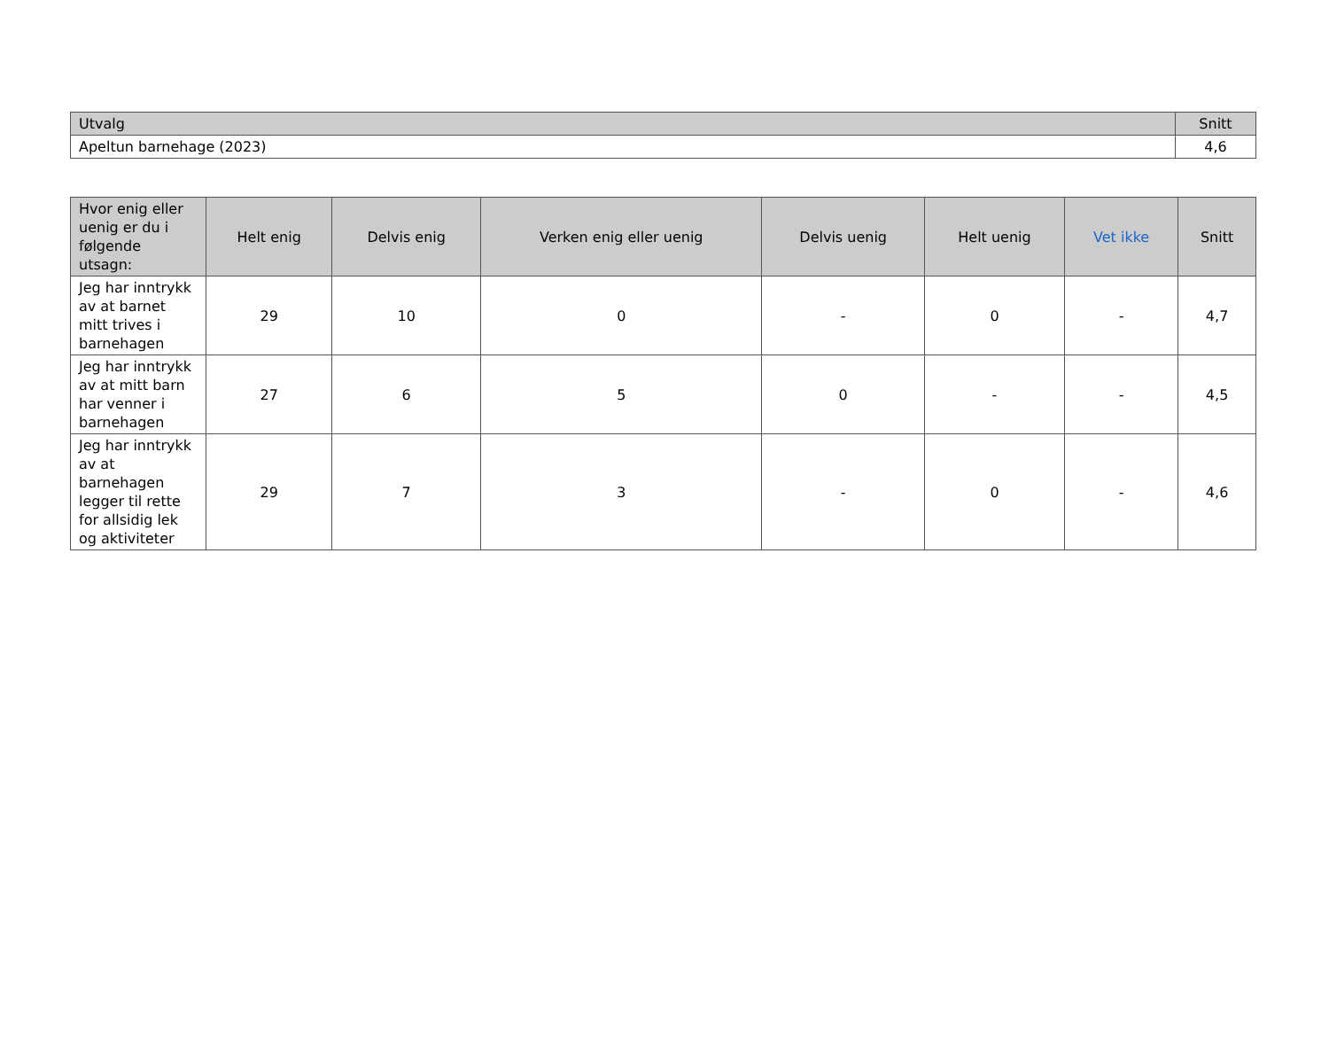| Utvalg | Snitt |
| --- | --- |
| Apeltun barnehage (2023) | 4,6 |
| Hvor enig eller uenig er du i følgende utsagn: | Helt enig | Delvis enig | Verken enig eller uenig | Delvis uenig | Helt uenig | Vet ikke | Snitt |
| --- | --- | --- | --- | --- | --- | --- | --- |
| Jeg har inntrykk av at barnet mitt trives i barnehagen | 29 | 10 | 0 | - | 0 | - | 4,7 |
| Jeg har inntrykk av at mitt barn har venner i barnehagen | 27 | 6 | 5 | 0 | - | - | 4,5 |
| Jeg har inntrykk av at barnehagen legger til rette for allsidig lek og aktiviteter | 29 | 7 | 3 | - | 0 | - | 4,6 |